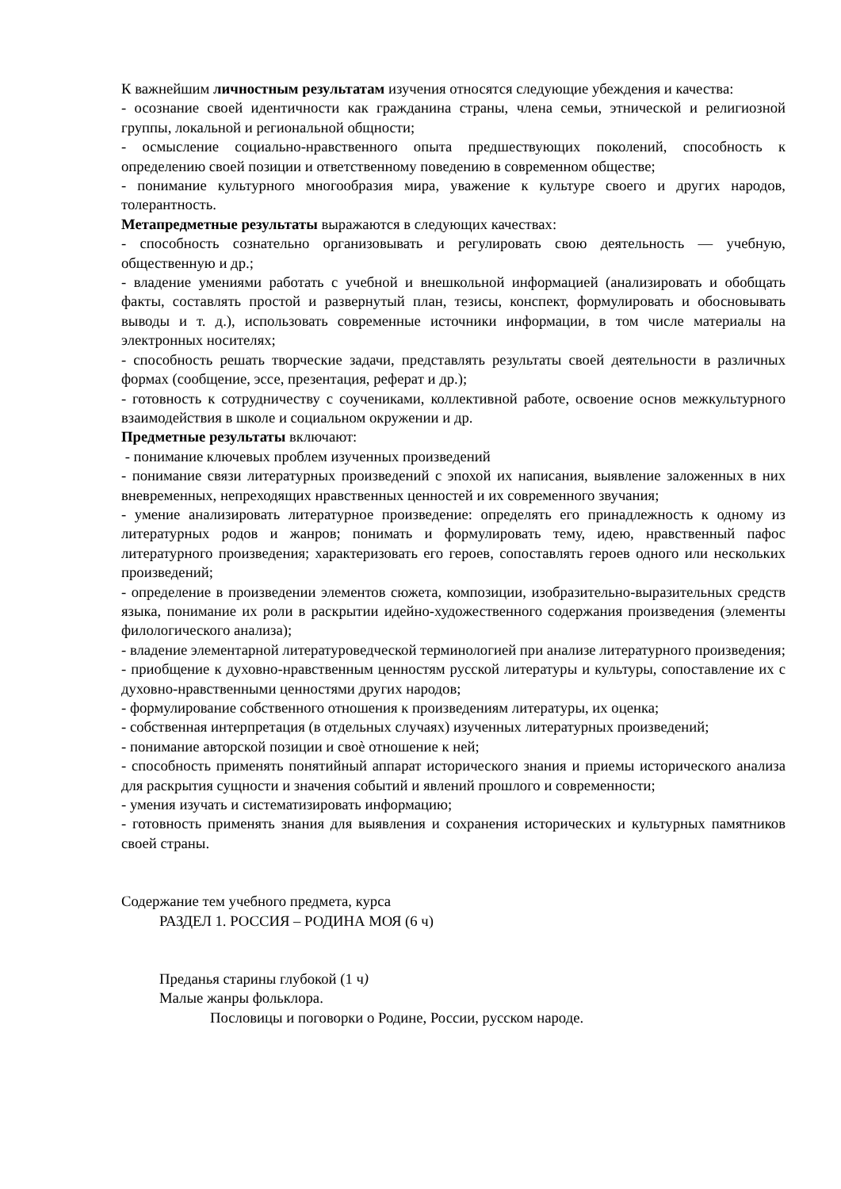К важнейшим личностным результатам изучения относятся следующие убеждения и качества:
- осознание своей идентичности как гражданина страны, члена семьи, этнической и религиозной группы, локальной и региональной общности;
- осмысление социально-нравственного опыта предшествующих поколений, способность к определению своей позиции и ответственному поведению в современном обществе;
- понимание культурного многообразия мира, уважение к культуре своего и других народов, толерантность.
Метапредметные результаты выражаются в следующих качествах:
- способность сознательно организовывать и регулировать свою деятельность — учебную, общественную и др.;
- владение умениями работать с учебной и внешкольной информацией (анализировать и обобщать факты, составлять простой и развернутый план, тезисы, конспект, формулировать и обосновывать выводы и т. д.), использовать современные источники информации, в том числе материалы на электронных носителях;
- способность решать творческие задачи, представлять результаты своей деятельности в различных формах (сообщение, эссе, презентация, реферат и др.);
- готовность к сотрудничеству с соучениками, коллективной работе, освоение основ межкультурного взаимодействия в школе и социальном окружении и др.
Предметные результаты включают:
- понимание ключевых проблем изученных произведений
- понимание связи литературных произведений с эпохой их написания, выявление заложенных в них вневременных, непреходящих нравственных ценностей и их современного звучания;
- умение анализировать литературное произведение: определять его принадлежность к одному из литературных родов и жанров; понимать и формулировать тему, идею, нравственный пафос литературного произведения; характеризовать его героев, сопоставлять героев одного или нескольких произведений;
- определение в произведении элементов сюжета, композиции, изобразительно-выразительных средств языка, понимание их роли в раскрытии идейно-художественного содержания произведения (элементы филологического анализа);
- владение элементарной литературоведческой терминологией при анализе литературного произведения;
- приобщение к духовно-нравственным ценностям русской литературы и культуры, сопоставление их с духовно-нравственными ценностями других народов;
- формулирование собственного отношения к произведениям литературы, их оценка;
- собственная интерпретация (в отдельных случаях) изученных литературных произведений;
- понимание авторской позиции и своѐ отношение к ней;
- способность применять понятийный аппарат исторического знания и приемы исторического анализа для раскрытия сущности и значения событий и явлений прошлого и современности;
- умения изучать и систематизировать информацию;
- готовность применять знания для выявления и сохранения исторических и культурных памятников своей страны.
Содержание тем учебного предмета, курса
РАЗДЕЛ 1. РОССИЯ – РОДИНА МОЯ (6 ч)
Преданья старины глубокой (1 ч)
Малые жанры фольклора.
Пословицы и поговорки о Родине, России, русском народе.